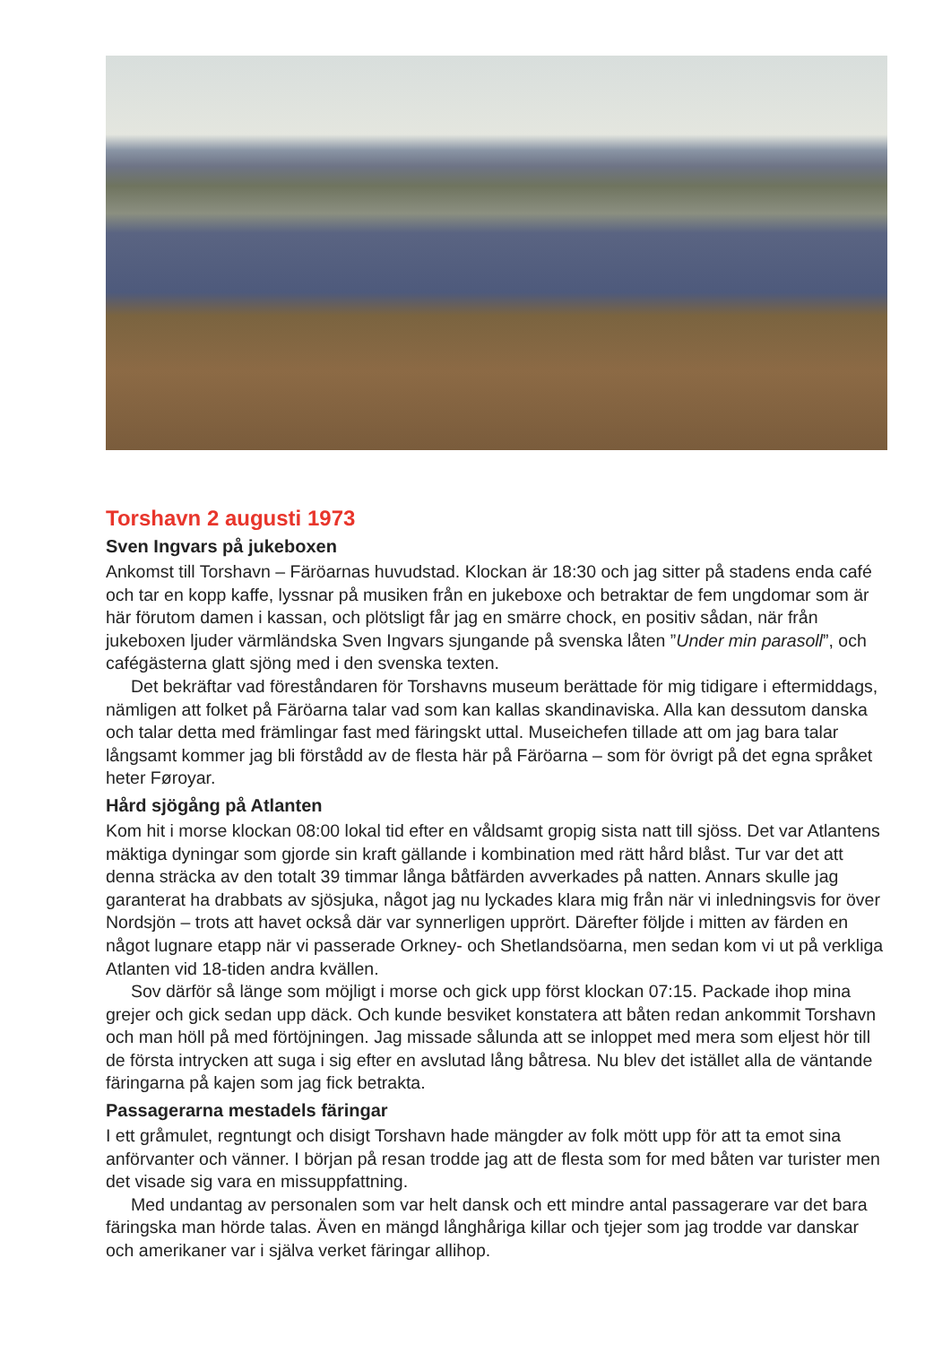Torshavn 2 augusti 1973
Sven Ingvars på jukeboxen
Ankomst till Torshavn – Färöarnas huvudstad. Klockan är 18:30 och jag sitter på stadens enda café och tar en kopp kaffe, lyssnar på musiken från en jukeboxe och betraktar de fem ungdomar som är här förutom damen i kassan, och plötsligt får jag en smärre chock, en positiv sådan, när från jukeboxen ljuder värmländska Sven Ingvars sjungande på svenska låten ”Under min parasoll”, och cafégästerna glatt sjöng med i den svenska texten.
Det bekräftar vad föreståndaren för Torshavns museum berättade för mig tidigare i efter­middags, nämligen att folket på Färöarna talar vad som kan kallas skandinaviska. Alla kan dessutom danska och talar detta med främlingar fast med färingskt uttal. Museichefen tillade att om jag bara talar långsamt kommer jag bli förstådd av de flesta här på Färöarna – som för övrigt på det egna språket heter Føroyar.
Hård sjögång på Atlanten
Kom hit i morse klockan 08:00 lokal tid efter en våldsamt gropig sista natt till sjöss. Det var Atlantens mäktiga dyningar som gjorde sin kraft gällande i kombination med rätt hård blåst. Tur var det att denna sträcka av den totalt 39 timmar långa båtfärden avverkades på natten. Annars skulle jag garanterat ha drabbats av sjösjuka, något jag nu lyckades klara mig från när vi inledningsvis for över Nordsjön – trots att havet också där var synnerligen upprört. Därefter följde i mitten av färden en något lugnare etapp när vi passerade Orkney- och Shetlandsöarna, men sedan kom vi ut på verkliga Atlanten vid 18-tiden andra kvällen.
Sov därför så länge som möjligt i morse och gick upp först klockan 07:15. Packade ihop mina grejer och gick sedan upp däck. Och kunde besviket konstatera att båten redan an­kommit Torshavn och man höll på med förtöjningen. Jag missade sålunda att se inloppet med mera som eljest hör till de första intrycken att suga i sig efter en avslutad lång båtresa. Nu blev det istället alla de väntande färingarna på kajen som jag fick betrakta.
Passagerarna mestadels färingar
I ett gråmulet, regntungt och disigt Torshavn hade mängder av folk mött upp för att ta emot sina anförvanter och vänner. I början på resan trodde jag att de flesta som for med båten var turister men det visade sig vara en missuppfattning.
Med undantag av personalen som var helt dansk och ett mindre antal passagerare var det bara färingska man hörde talas. Även en mängd långhåriga killar och tjejer som jag trodde var danskar och amerikaner var i själva verket färingar allihop.